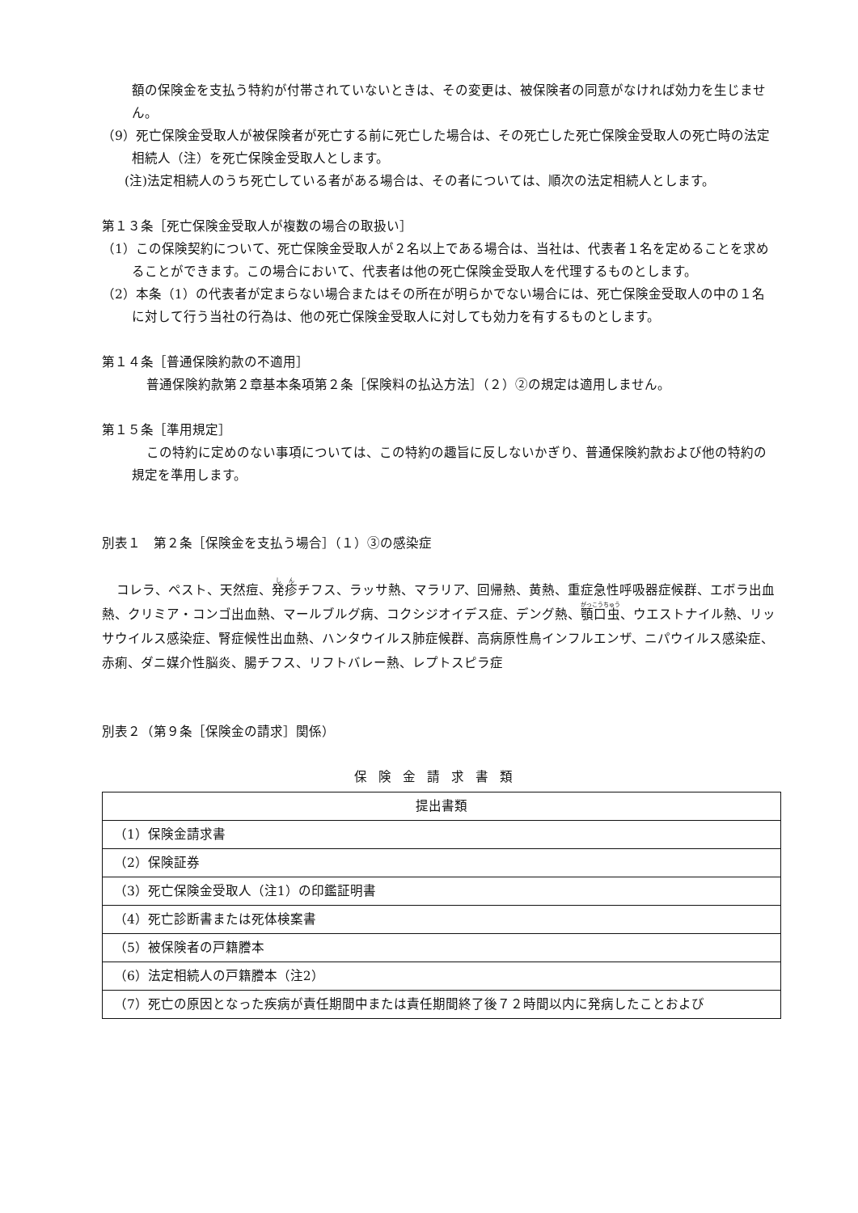額の保険金を支払う特約が付帯されていないときは、その変更は、被保険者の同意がなければ効力を生じません。
（9）死亡保険金受取人が被保険者が死亡する前に死亡した場合は、その死亡した死亡保険金受取人の死亡時の法定相続人（注）を死亡保険金受取人とします。
(注)法定相続人のうち死亡している者がある場合は、その者については、順次の法定相続人とします。
第１３条［死亡保険金受取人が複数の場合の取扱い］
（1）この保険契約について、死亡保険金受取人が２名以上である場合は、当社は、代表者１名を定めることを求めることができます。この場合において、代表者は他の死亡保険金受取人を代理するものとします。
（2）本条（1）の代表者が定まらない場合またはその所在が明らかでない場合には、死亡保険金受取人の中の１名に対して行う当社の行為は、他の死亡保険金受取人に対しても効力を有するものとします。
第１４条［普通保険約款の不適用］
普通保険約款第２章基本条項第２条［保険料の払込方法］（２）②の規定は適用しません。
第１５条［準用規定］
この特約に定めのない事項については、この特約の趣旨に反しないかぎり、普通保険約款および他の特約の規定を準用します。
別表１　第２条［保険金を支払う場合］（１）③の感染症
コレラ、ペスト、天然痘、発疹チフス、ラッサ熱、マラリア、回帰熱、黄熱、重症急性呼吸器症候群、エボラ出血熱、クリミア・コンゴ出血熱、マールブルグ病、コクシジオイデス症、デング熱、顎口虫、ウエストナイル熱、リッサウイルス感染症、腎症候性出血熱、ハンタウイルス肺症候群、高病原性鳥インフルエンザ、ニパウイルス感染症、赤痢、ダニ媒介性脳炎、腸チフス、リフトバレー熱、レプトスピラ症
別表２（第９条［保険金の請求］関係）
保険金請求書類
| 提出書類 |
| --- |
| （1）保険金請求書 |
| （2）保険証券 |
| （3）死亡保険金受取人（注1）の印鑑証明書 |
| （4）死亡診断書または死体検案書 |
| （5）被保険者の戸籍謄本 |
| （6）法定相続人の戸籍謄本（注2） |
| （7）死亡の原因となった疾病が責任期間中または責任期間終了後７２時間以内に発病したことおよび |